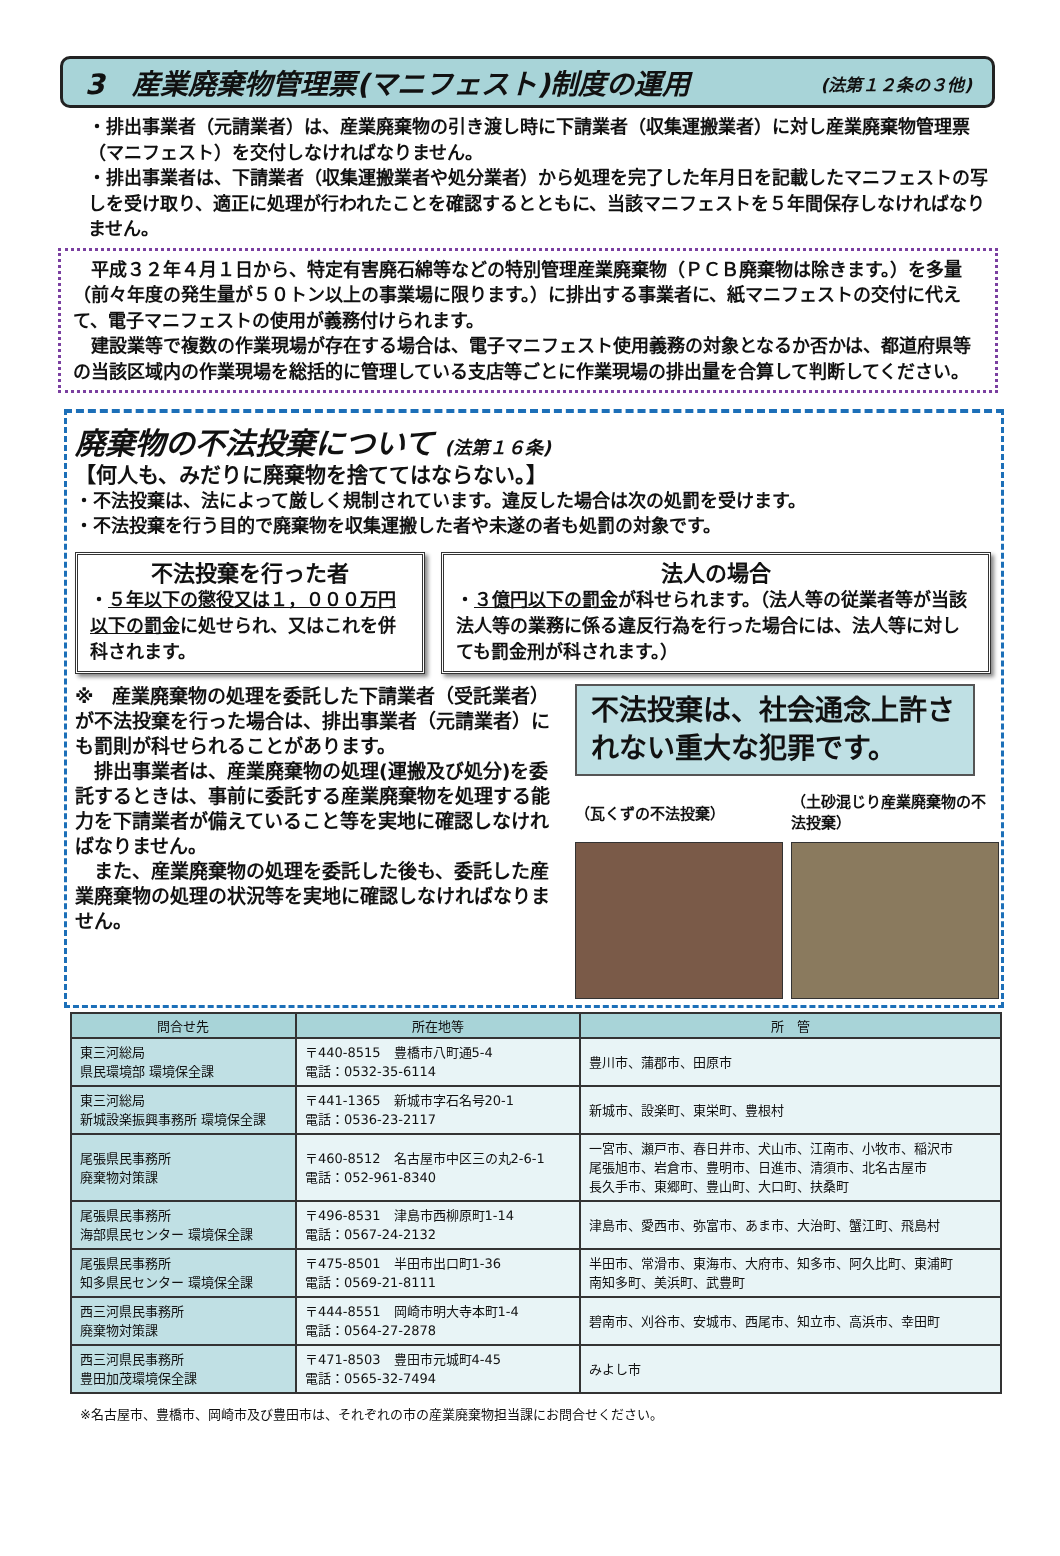3　産業廃棄物管理票(マニフェスト)制度の運用 (法第１２条の３他)
・排出事業者（元請業者）は、産業廃棄物の引き渡し時に下請業者（収集運搬業者）に対し産業廃棄物管理票（マニフェスト）を交付しなければなりません。
・排出事業者は、下請業者（収集運搬業者や処分業者）から処理を完了した年月日を記載したマニフェストの写しを受け取り、適正に処理が行われたことを確認するとともに、当該マニフェストを５年間保存しなければなりません。
　平成３２年４月１日から、特定有害廃石綿等などの特別管理産業廃棄物（ＰＣＢ廃棄物は除きます。）を多量（前々年度の発生量が５０トン以上の事業場に限ります。）に排出する事業者に、紙マニフェストの交付に代えて、電子マニフェストの使用が義務付けられます。
　建設業等で複数の作業現場が存在する場合は、電子マニフェスト使用義務の対象となるか否かは、都道府県等の当該区域内の作業現場を総括的に管理している支店等ごとに作業現場の排出量を合算して判断してください。
廃棄物の不法投棄について (法第１６条)
【何人も、みだりに廃棄物を捨ててはならない。】
・不法投棄は、法によって厳しく規制されています。違反した場合は次の処罰を受けます。
・不法投棄を行う目的で廃棄物を収集運搬した者や未遂の者も処罰の対象です。
不法投棄を行った者
・５年以下の懲役又は１，０００万円以下の罰金に処せられ、又はこれを併科されます。
法人の場合
・３億円以下の罰金が科せられます。（法人等の従業者等が当該法人等の業務に係る違反行為を行った場合には、法人等に対しても罰金刑が科されます。）
※　産業廃棄物の処理を委託した下請業者（受託業者）が不法投棄を行った場合は、排出事業者（元請業者）にも罰則が科せられることがあります。
　排出事業者は、産業廃棄物の処理(運搬及び処分)を委託するときは、事前に委託する産業廃棄物を処理する能力を下請業者が備えていること等を実地に確認しなければなりません。
　また、産業廃棄物の処理を委託した後も、委託した産業廃棄物の処理の状況等を実地に確認しなければなりません。
不法投棄は、社会通念上許されない重大な犯罪です。
（瓦くずの不法投棄）
（土砂混じり産業廃棄物の不法投棄）
| 問合せ先 | 所在地等 | 所 管 |
| --- | --- | --- |
| 東三河総局 県民環境部 環境保全課 | 〒440-8515 豊橋市八町通5-4 電話：0532-35-6114 | 豊川市、蒲郡市、田原市 |
| 東三河総局 新城設楽振興事務所 環境保全課 | 〒441-1365 新城市字石名号20-1 電話：0536-23-2117 | 新城市、設楽町、東栄町、豊根村 |
| 尾張県民事務所 廃棄物対策課 | 〒460-8512 名古屋市中区三の丸2-6-1 電話：052-961-8340 | 一宮市、瀬戸市、春日井市、犬山市、江南市、小牧市、稲沢市 尾張旭市、岩倉市、豊明市、日進市、清須市、北名古屋市 長久手市、東郷町、豊山町、大口町、扶桑町 |
| 尾張県民事務所 海部県民センター 環境保全課 | 〒496-8531 津島市西柳原町1-14 電話：0567-24-2132 | 津島市、愛西市、弥富市、あま市、大治町、蟹江町、飛島村 |
| 尾張県民事務所 知多県民センター 環境保全課 | 〒475-8501 半田市出口町1-36 電話：0569-21-8111 | 半田市、常滑市、東海市、大府市、知多市、阿久比町、東浦町 南知多町、美浜町、武豊町 |
| 西三河県民事務所 廃棄物対策課 | 〒444-8551 岡崎市明大寺本町1-4 電話：0564-27-2878 | 碧南市、刈谷市、安城市、西尾市、知立市、高浜市、幸田町 |
| 西三河県民事務所 豊田加茂環境保全課 | 〒471-8503 豊田市元城町4-45 電話：0565-32-7494 | みよし市 |
※名古屋市、豊橋市、岡崎市及び豊田市は、それぞれの市の産業廃棄物担当課にお問合せください。